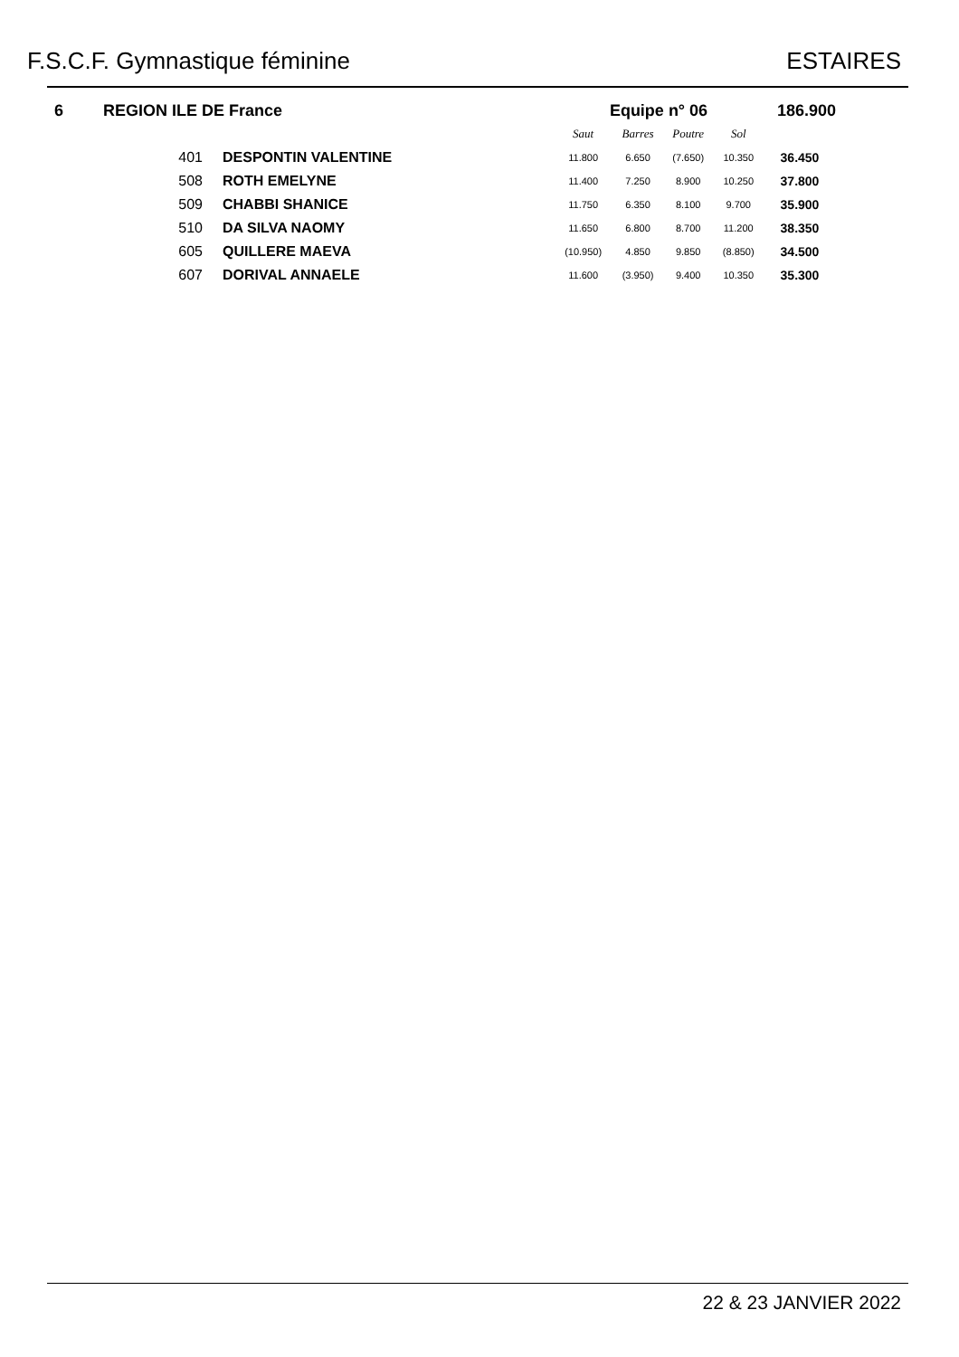F.S.C.F. Gymnastique féminine ESTAIRES
| 6 | REGION ILE DE France | | Equipe n° 06 | | | | 186.900 |
| | | | Saut | Barres | Poutre | Sol | |
| | 401 | DESPONTIN VALENTINE | 11.800 | 6.650 | (7.650) | 10.350 | 36.450 |
| | 508 | ROTH EMELYNE | 11.400 | 7.250 | 8.900 | 10.250 | 37.800 |
| | 509 | CHABBI SHANICE | 11.750 | 6.350 | 8.100 | 9.700 | 35.900 |
| | 510 | DA SILVA NAOMY | 11.650 | 6.800 | 8.700 | 11.200 | 38.350 |
| | 605 | QUILLERE MAEVA | (10.950) | 4.850 | 9.850 | (8.850) | 34.500 |
| | 607 | DORIVAL ANNAELE | 11.600 | (3.950) | 9.400 | 10.350 | 35.300 |
22 & 23 JANVIER 2022